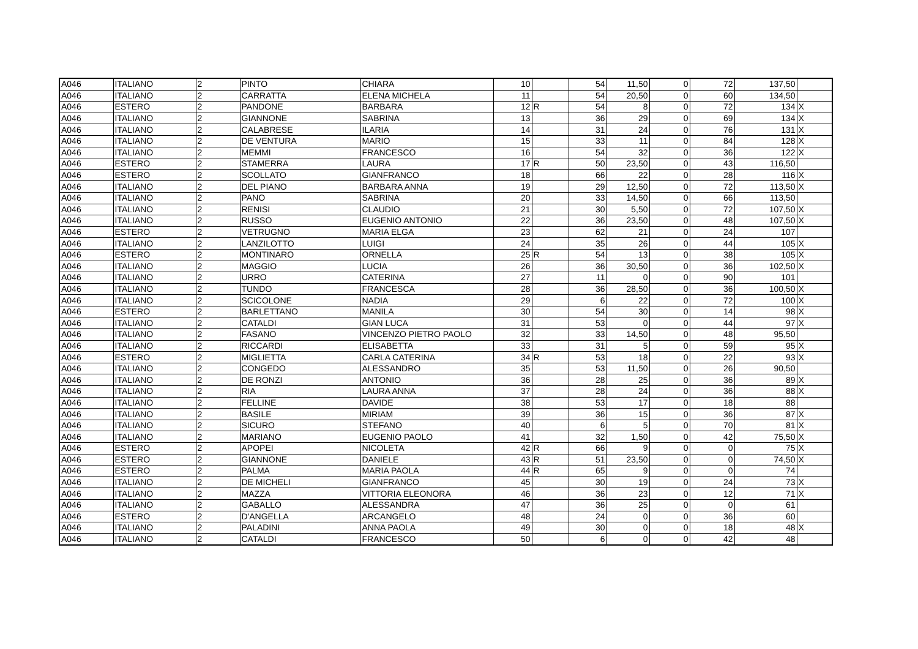| A046 | ITALIANO | 2 | PINTO | CHIARA | 10 | | 54 | 11,50 | 0 | 72 | 137,50 | |
| A046 | ITALIANO | 2 | CARRATTA | ELENA MICHELA | 11 | | 54 | 20,50 | 0 | 60 | 134,50 | |
| A046 | ESTERO | 2 | PANDONE | BARBARA | 12 | R | 54 | 8 | 0 | 72 | 134 | X |
| A046 | ITALIANO | 2 | GIANNONE | SABRINA | 13 | | 36 | 29 | 0 | 69 | 134 | X |
| A046 | ITALIANO | 2 | CALABRESE | ILARIA | 14 | | 31 | 24 | 0 | 76 | 131 | X |
| A046 | ITALIANO | 2 | DE VENTURA | MARIO | 15 | | 33 | 11 | 0 | 84 | 128 | X |
| A046 | ITALIANO | 2 | MEMMI | FRANCESCO | 16 | | 54 | 32 | 0 | 36 | 122 | X |
| A046 | ESTERO | 2 | STAMERRA | LAURA | 17 | R | 50 | 23,50 | 0 | 43 | 116,50 | |
| A046 | ESTERO | 2 | SCOLLATO | GIANFRANCO | 18 | | 66 | 22 | 0 | 28 | 116 | X |
| A046 | ITALIANO | 2 | DEL PIANO | BARBARA ANNA | 19 | | 29 | 12,50 | 0 | 72 | 113,50 | X |
| A046 | ITALIANO | 2 | PANO | SABRINA | 20 | | 33 | 14,50 | 0 | 66 | 113,50 | |
| A046 | ITALIANO | 2 | RENISI | CLAUDIO | 21 | | 30 | 5,50 | 0 | 72 | 107,50 | X |
| A046 | ITALIANO | 2 | RUSSO | EUGENIO ANTONIO | 22 | | 36 | 23,50 | 0 | 48 | 107,50 | X |
| A046 | ESTERO | 2 | VETRUGNO | MARIA ELGA | 23 | | 62 | 21 | 0 | 24 | 107 | |
| A046 | ITALIANO | 2 | LANZILOTTO | LUIGI | 24 | | 35 | 26 | 0 | 44 | 105 | X |
| A046 | ESTERO | 2 | MONTINARO | ORNELLA | 25 | R | 54 | 13 | 0 | 38 | 105 | X |
| A046 | ITALIANO | 2 | MAGGIO | LUCIA | 26 | | 36 | 30,50 | 0 | 36 | 102,50 | X |
| A046 | ITALIANO | 2 | URRO | CATERINA | 27 | | 11 | 0 | 0 | 90 | 101 | |
| A046 | ITALIANO | 2 | TUNDO | FRANCESCA | 28 | | 36 | 28,50 | 0 | 36 | 100,50 | X |
| A046 | ITALIANO | 2 | SCICOLONE | NADIA | 29 | | 6 | 22 | 0 | 72 | 100 | X |
| A046 | ESTERO | 2 | BARLETTANO | MANILA | 30 | | 54 | 30 | 0 | 14 | 98 | X |
| A046 | ITALIANO | 2 | CATALDI | GIAN LUCA | 31 | | 53 | 0 | 0 | 44 | 97 | X |
| A046 | ITALIANO | 2 | FASANO | VINCENZO PIETRO PAOLO | 32 | | 33 | 14,50 | 0 | 48 | 95,50 | |
| A046 | ITALIANO | 2 | RICCARDI | ELISABETTA | 33 | | 31 | 5 | 0 | 59 | 95 | X |
| A046 | ESTERO | 2 | MIGLIETTA | CARLA CATERINA | 34 | R | 53 | 18 | 0 | 22 | 93 | X |
| A046 | ITALIANO | 2 | CONGEDO | ALESSANDRO | 35 | | 53 | 11,50 | 0 | 26 | 90,50 | |
| A046 | ITALIANO | 2 | DE RONZI | ANTONIO | 36 | | 28 | 25 | 0 | 36 | 89 | X |
| A046 | ITALIANO | 2 | RIA | LAURA ANNA | 37 | | 28 | 24 | 0 | 36 | 88 | X |
| A046 | ITALIANO | 2 | FELLINE | DAVIDE | 38 | | 53 | 17 | 0 | 18 | 88 | |
| A046 | ITALIANO | 2 | BASILE | MIRIAM | 39 | | 36 | 15 | 0 | 36 | 87 | X |
| A046 | ITALIANO | 2 | SICURO | STEFANO | 40 | | 6 | 5 | 0 | 70 | 81 | X |
| A046 | ITALIANO | 2 | MARIANO | EUGENIO PAOLO | 41 | | 32 | 1,50 | 0 | 42 | 75,50 | X |
| A046 | ESTERO | 2 | APOPEI | NICOLETA | 42 | R | 66 | 9 | 0 | 0 | 75 | X |
| A046 | ESTERO | 2 | GIANNONE | DANIELE | 43 | R | 51 | 23,50 | 0 | 0 | 74,50 | X |
| A046 | ESTERO | 2 | PALMA | MARIA PAOLA | 44 | R | 65 | 9 | 0 | 0 | 74 | |
| A046 | ITALIANO | 2 | DE MICHELI | GIANFRANCO | 45 | | 30 | 19 | 0 | 24 | 73 | X |
| A046 | ITALIANO | 2 | MAZZA | VITTORIA ELEONORA | 46 | | 36 | 23 | 0 | 12 | 71 | X |
| A046 | ITALIANO | 2 | GABALLO | ALESSANDRA | 47 | | 36 | 25 | 0 | 0 | 61 | |
| A046 | ESTERO | 2 | D'ANGELLA | ARCANGELO | 48 | | 24 | 0 | 0 | 36 | 60 | |
| A046 | ITALIANO | 2 | PALADINI | ANNA PAOLA | 49 | | 30 | 0 | 0 | 18 | 48 | X |
| A046 | ITALIANO | 2 | CATALDI | FRANCESCO | 50 | | 6 | 0 | 0 | 42 | 48 | |